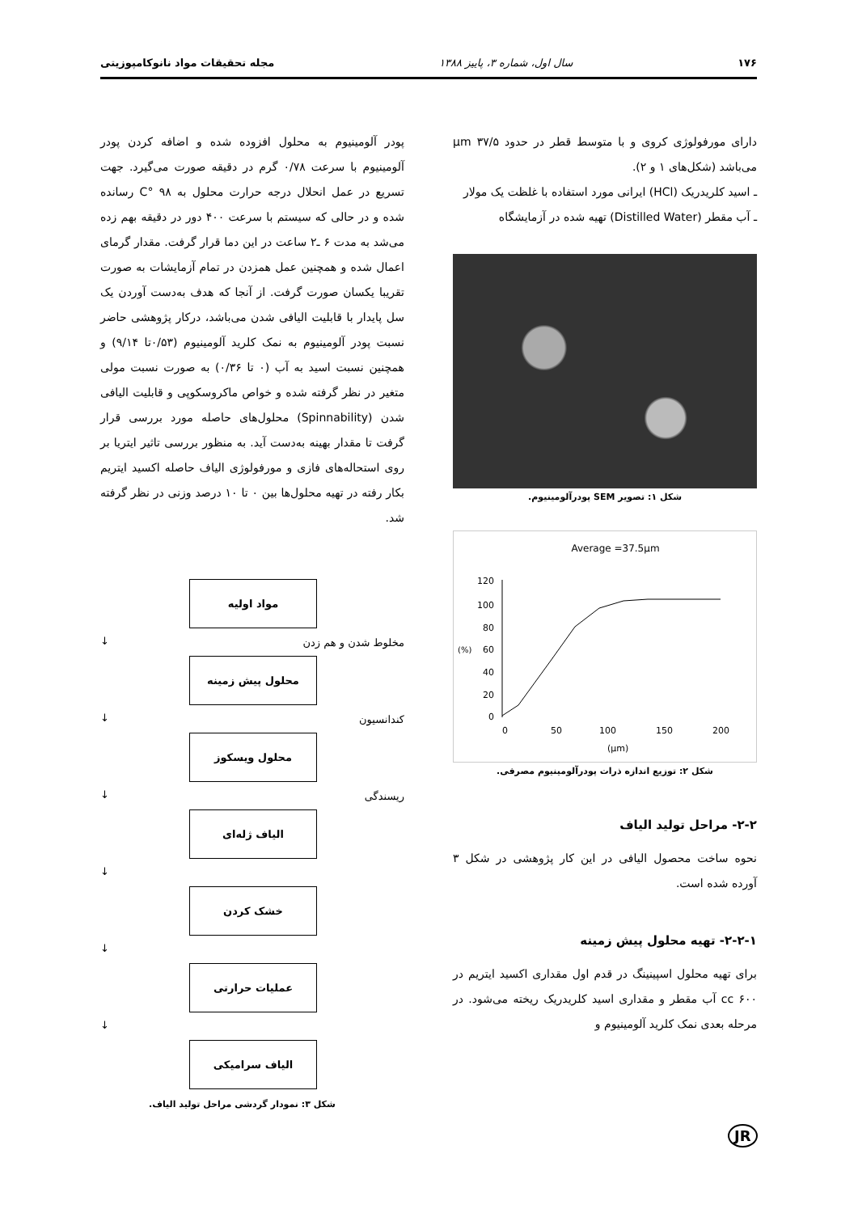۱۷۶ سال اول، شماره ۳، پاییز ۱۳۸۸ مجله تحقیقات مواد نانوکامپوزیتی
دارای مورفولوژی کروی و با متوسط قطر در حدود ۳۷/۵ μm می‌باشد (شکل‌های ۱ و ۲).
ـ اسید کلریدریک (HCl) ایرانی مورد استفاده با غلظت یک مولار
ـ آب مقطر (Distilled Water) تهیه شده در آزمایشگاه
شکل ۱: تصویر SEM پودرآلومینیوم.
Average =37.5µm
120
100
80
60
40
20
0
(%)
0
50
100
150
200
(µm)
شکل ۲: توزیع اندازه ذرات پودرآلومینیوم مصرفی.
۲-۲- مراحل تولید الیاف
نحوه ساخت محصول الیافی در این کار پژوهشی در شکل ۳ آورده شده است.
۲-۲-۱- تهیه محلول پیش زمینه
برای تهیه محلول اسپینینگ در قدم اول مقداری اکسید ایتریم در ۶۰۰ cc آب مقطر و مقداری اسید کلریدریک ریخته می‌شود. در مرحله بعدی نمک کلرید آلومینیوم و
پودر آلومینیوم به محلول افزوده شده و اضافه کردن پودر آلومینیوم با سرعت ۰/۷۸ گرم در دقیقه صورت می‌گیرد. جهت تسریع در عمل انحلال درجه حرارت محلول به ۹۸ °C رسانده شده و در حالی که سیستم با سرعت ۴۰۰ دور در دقیقه بهم زده می‌شد به مدت ۶ ـ۲ ساعت در این دما قرار گرفت. مقدار گرمای اعمال شده و همچنین عمل همزدن در تمام آزمایشات به صورت تقریبا یکسان صورت گرفت. از آنجا که هدف به‌دست آوردن یک سل پایدار با قابلیت الیافی شدن می‌باشد، درکار پژوهشی حاضر نسبت پودر آلومینیوم به نمک کلرید آلومینیوم (۰/۵۳تا ۹/۱۴) و همچنین نسبت اسید به آب (۰ تا ۰/۳۶) به صورت نسبت مولی متغیر در نظر گرفته شده و خواص ماکروسکوپی و قابلیت الیافی شدن (Spinnability) محلول‌های حاصله مورد بررسی قرار گرفت تا مقدار بهینه به‌دست آید. به منظور بررسی تاثیر ایتریا بر روی استحاله‌های فازی و مورفولوژی الیاف حاصله اکسید ایتریم بکار رفته در تهیه محلول‌ها بین ۰ تا ۱۰ درصد وزنی در نظر گرفته شد.
مواد اولیه
مخلوط شدن و هم زدن
↓
محلول پیش زمینه
کندانسیون
↓
محلول ویسکوز
ریسندگی
↓
الیاف ژله‌ای
↓
خشک کردن
↓
عملیات حرارتی
↓
الیاف سرامیکی
شکل ۳: نمودار گردشی مراحل تولید الیاف.
JR